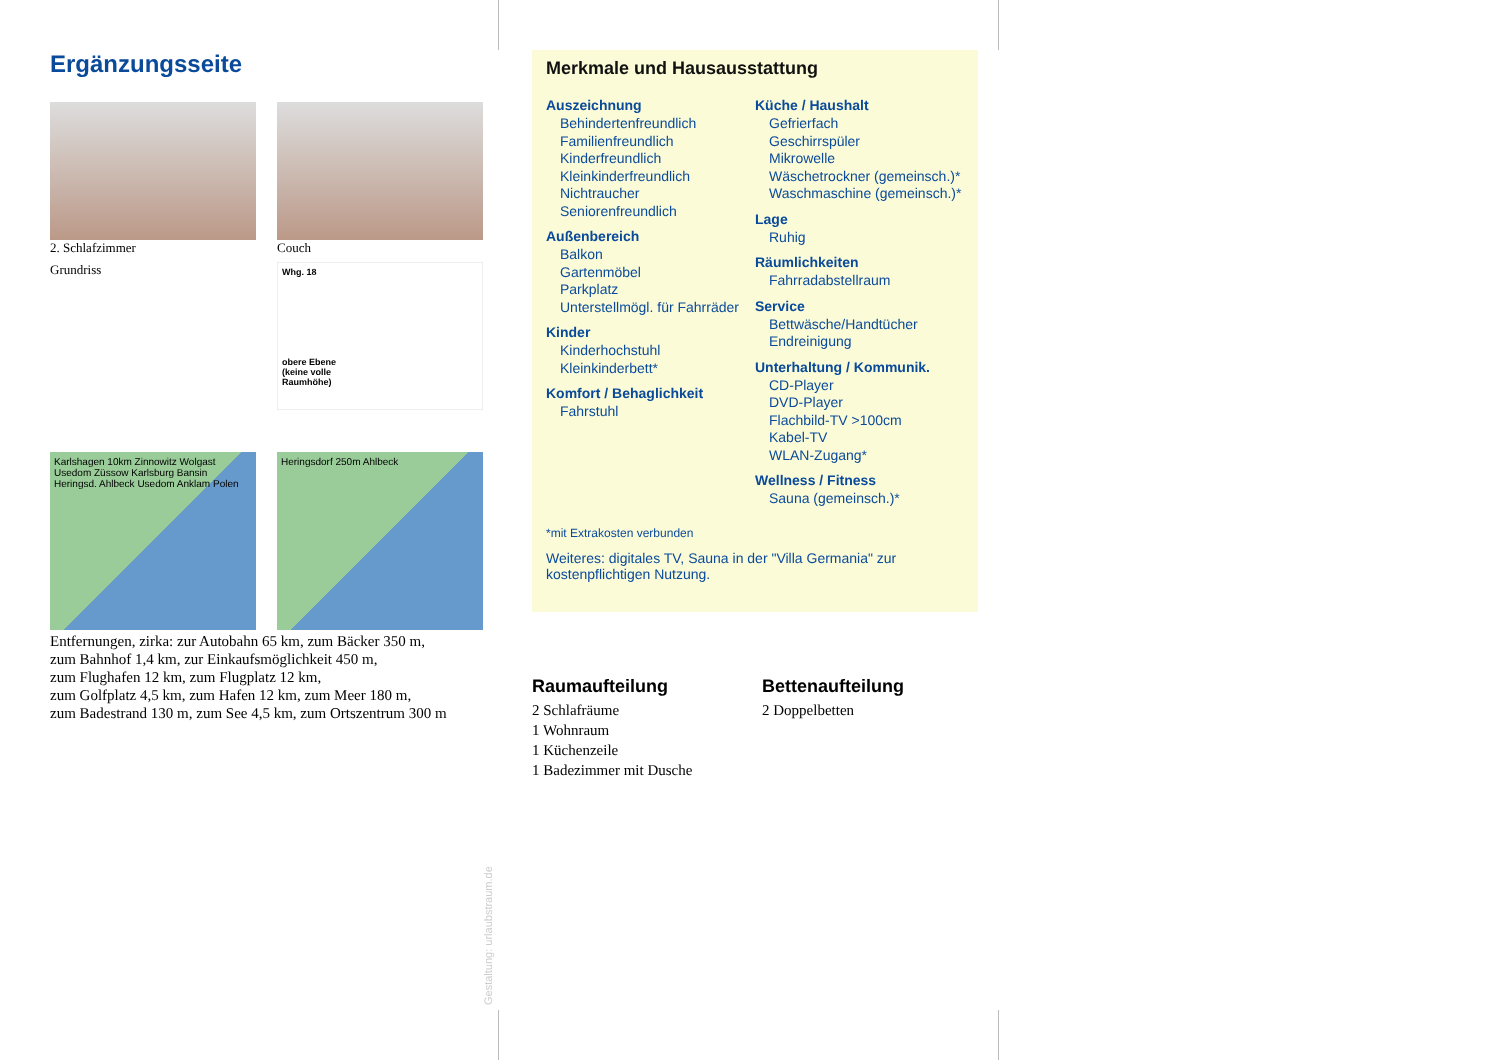Ergänzungsseite
2. Schlafzimmer
Couch
Grundriss
Whg. 18
obere Ebene
(keine volle
Raumhöhe)
Karlshagen 10km Zinnowitz Wolgast Usedom Züssow Karlsburg Bansin Heringsd. Ahlbeck Usedom Anklam Polen
Heringsdorf 250m Ahlbeck
Entfernungen, zirka: zur Autobahn 65 km, zum Bäcker 350 m,
zum Bahnhof 1,4 km, zur Einkaufsmöglichkeit 450 m,
zum Flughafen 12 km, zum Flugplatz 12 km,
zum Golfplatz 4,5 km, zum Hafen 12 km, zum Meer 180 m,
zum Badestrand 130 m, zum See 4,5 km, zum Ortszentrum 300 m
Merkmale und Hausausstattung
Auszeichnung
Behindertenfreundlich
Familienfreundlich
Kinderfreundlich
Kleinkinderfreundlich
Nichtraucher
Seniorenfreundlich
Außenbereich
Balkon
Gartenmöbel
Parkplatz
Unterstellmögl. für Fahrräder
Kinder
Kinderhochstuhl
Kleinkinderbett*
Komfort / Behaglichkeit
Fahrstuhl
Küche / Haushalt
Gefrierfach
Geschirrspüler
Mikrowelle
Wäschetrockner (gemeinsch.)*
Waschmaschine (gemeinsch.)*
Lage
Ruhig
Räumlichkeiten
Fahrradabstellraum
Service
Bettwäsche/Handtücher
Endreinigung
Unterhaltung / Kommunik.
CD-Player
DVD-Player
Flachbild-TV >100cm
Kabel-TV
WLAN-Zugang*
Wellness / Fitness
Sauna (gemeinsch.)*
*mit Extrakosten verbunden
Weiteres: digitales TV, Sauna in der "Villa Germania" zur kostenpflichtigen Nutzung.
Raumaufteilung
2 Schlafräume
1 Wohnraum
1 Küchenzeile
1 Badezimmer mit Dusche
Bettenaufteilung
2 Doppelbetten
Gestaltung: urlaubstraum.de